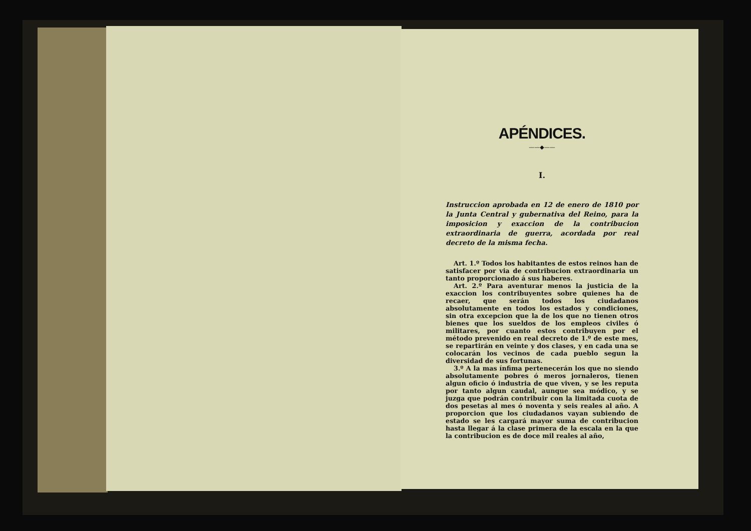APÉNDICES.
——◆——
I.
Instruccion aprobada en 12 de enero de 1810 por la Junta Central y gubernativa del Reino, para la imposicion y exaccion de la contribucion extraordinaria de guerra, acordada por real decreto de la misma fecha.
Art. 1.º Todos los habitantes de estos reinos han de satisfacer por via de contribucion extraordinaria un tanto proporcionado á sus haberes.
Art. 2.º Para aventurar menos la justicia de la exaccion los contribuyentes sobre quienes ha de recaer, que serán todos los ciudadanos absolutamente en todos los estados y condiciones, sin otra excepcion que la de los que no tienen otros bienes que los sueldos de los empleos civiles ó militares, por cuanto estos contribuyen por el método prevenido en real decreto de 1.º de este mes, se repartirán en veinte y dos clases, y en cada una se colocarán los vecinos de cada pueblo segun la diversidad de sus fortunas.
3.º A la mas ínfima pertenecerán los que no siendo absolutamente pobres ó meros jornaleros, tienen algun oficio ó industria de que viven, y se les reputa por tanto algun caudal, aunque sea módico, y se juzga que podrán contribuir con la limitada cuota de dos pesetas al mes ó noventa y seis reales al año. A proporcion que los ciudadanos vayan subiendo de estado se les cargará mayor suma de contribucion hasta llegar á la clase primera de la escala en la que la contribucion es de doce mil reales al año,